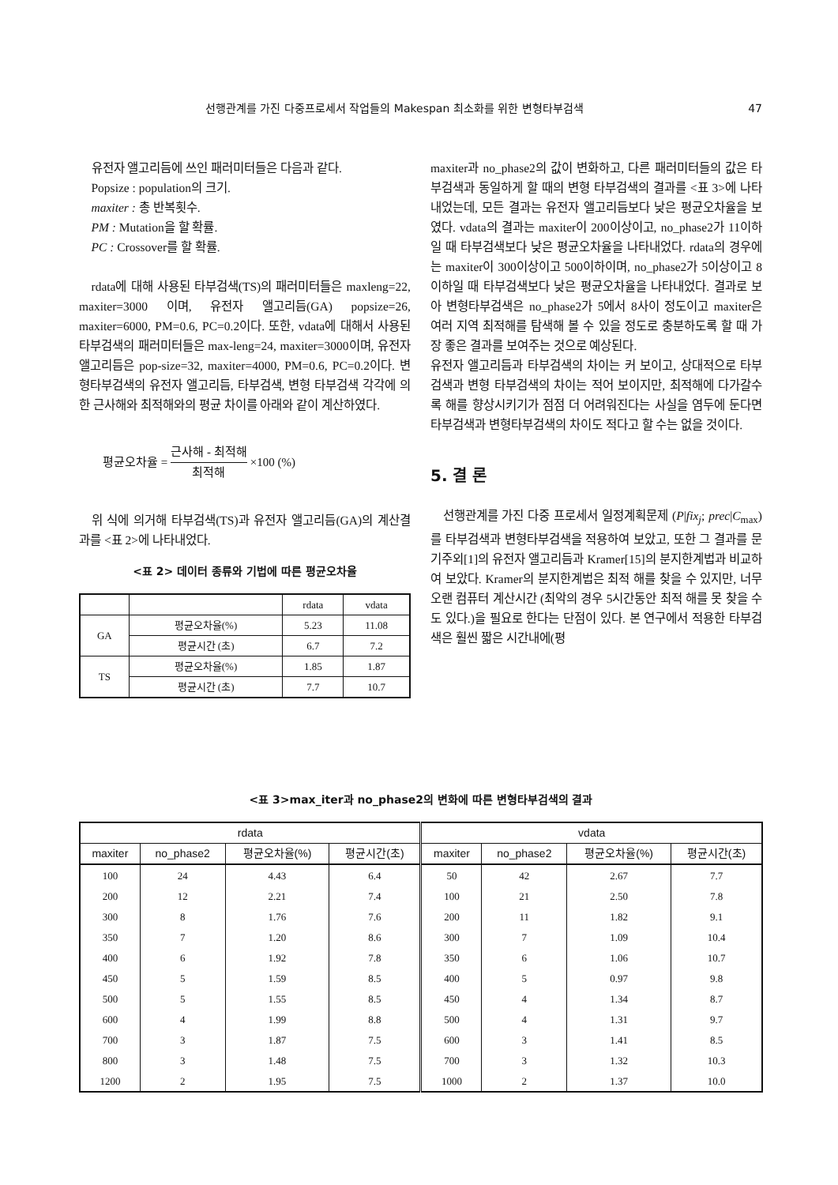선행관계를 가진 다중프로세서 작업들의 Makespan 최소화를 위한 변형타부검색 47
유전자 앨고리듬에 쓰인 패러미터들은 다음과 같다.
Popsize : population의 크기.
maxiter : 총 반복횟수.
PM : Mutation을 할 확률.
PC : Crossover를 할 확률.
rdata에 대해 사용된 타부검색(TS)의 패러미터들은 maxleng=22, maxiter=3000 이며, 유전자 앨고리듬(GA) popsize=26, maxiter=6000, PM=0.6, PC=0.2이다. 또한, vdata에 대해서 사용된 타부검색의 패러미터들은 max-leng=24, maxiter=3000이며, 유전자 앨고리듬은 pop-size=32, maxiter=4000, PM=0.6, PC=0.2이다. 변형타부검색의 유전자 앨고리듬, 타부검색, 변형 타부검색 각각에 의한 근사해와 최적해와의 평균 차이를 아래와 같이 계산하였다.
평균오차율 = 근사해 - 최적해 최적해 ×100 (%)
위 식에 의거해 타부검색(TS)과 유전자 앨고리듬(GA)의 계산결과를 <표 2>에 나타내었다.
<표 2> 데이터 종류와 기법에 따른 평균오차율
| | | rdata | vdata |
| --- | --- | --- | --- |
| GA | 평균오차율(%) | 5.23 | 11.08 |
| | 평균시간 (초) | 6.7 | 7.2 |
| TS | 평균오차율(%) | 1.85 | 1.87 |
| | 평균시간 (초) | 7.7 | 10.7 |
maxiter과 no_phase2의 값이 변화하고, 다른 패러미터들의 값은 타부검색과 동일하게 할 때의 변형 타부검색의 결과를 <표 3>에 나타내었는데, 모든 결과는 유전자 앨고리듬보다 낮은 평균오차율을 보였다. vdata의 결과는 maxiter이 200이상이고, no_phase2가 11이하일 때 타부검색보다 낮은 평균오차율을 나타내었다. rdata의 경우에는 maxiter이 300이상이고 500이하이며, no_phase2가 5이상이고 8이하일 때 타부검색보다 낮은 평균오차율을 나타내었다. 결과로 보아 변형타부검색은 no_phase2가 5에서 8사이 정도이고 maxiter은 여러 지역 최적해를 탐색해 볼 수 있을 정도로 충분하도록 할 때 가장 좋은 결과를 보여주는 것으로 예상된다.
유전자 앨고리듬과 타부검색의 차이는 커 보이고, 상대적으로 타부검색과 변형 타부검색의 차이는 적어 보이지만, 최적해에 다가갈수록 해를 향상시키기가 점점 더 어려워진다는 사실을 염두에 둔다면 타부검색과 변형타부검색의 차이도 적다고 할 수는 없을 것이다.
5. 결 론
선행관계를 가진 다중 프로세서 일정계획문제 (P|fix<sub>j</sub>; prec|C<sub>max</sub>)를 타부검색과 변형타부검색을 적용하여 보았고, 또한 그 결과를 문기주외[1]의 유전자 앨고리듬과 Kramer[15]의 분지한계법과 비교하여 보았다. Kramer의 분지한계법은 최적 해를 찾을 수 있지만, 너무 오랜 컴퓨터 계산시간 (최악의 경우 5시간동안 최적 해를 못 찾을 수도 있다.)을 필요로 한다는 단점이 있다. 본 연구에서 적용한 타부검색은 훨씬 짧은 시간내에(평
<표 3>max_iter과 no_phase2의 변화에 따른 변형타부검색의 결과
| rdata | | | | vdata | | | |
| --- | --- | --- | --- | --- | --- | --- | --- |
| maxiter | no_phase2 | 평균오차율(%) | 평균시간(초) | maxiter | no_phase2 | 평균오차율(%) | 평균시간(초) |
| 100 | 24 | 4.43 | 6.4 | 50 | 42 | 2.67 | 7.7 |
| 200 | 12 | 2.21 | 7.4 | 100 | 21 | 2.50 | 7.8 |
| 300 | 8 | 1.76 | 7.6 | 200 | 11 | 1.82 | 9.1 |
| 350 | 7 | 1.20 | 8.6 | 300 | 7 | 1.09 | 10.4 |
| 400 | 6 | 1.92 | 7.8 | 350 | 6 | 1.06 | 10.7 |
| 450 | 5 | 1.59 | 8.5 | 400 | 5 | 0.97 | 9.8 |
| 500 | 5 | 1.55 | 8.5 | 450 | 4 | 1.34 | 8.7 |
| 600 | 4 | 1.99 | 8.8 | 500 | 4 | 1.31 | 9.7 |
| 700 | 3 | 1.87 | 7.5 | 600 | 3 | 1.41 | 8.5 |
| 800 | 3 | 1.48 | 7.5 | 700 | 3 | 1.32 | 10.3 |
| 1200 | 2 | 1.95 | 7.5 | 1000 | 2 | 1.37 | 10.0 |